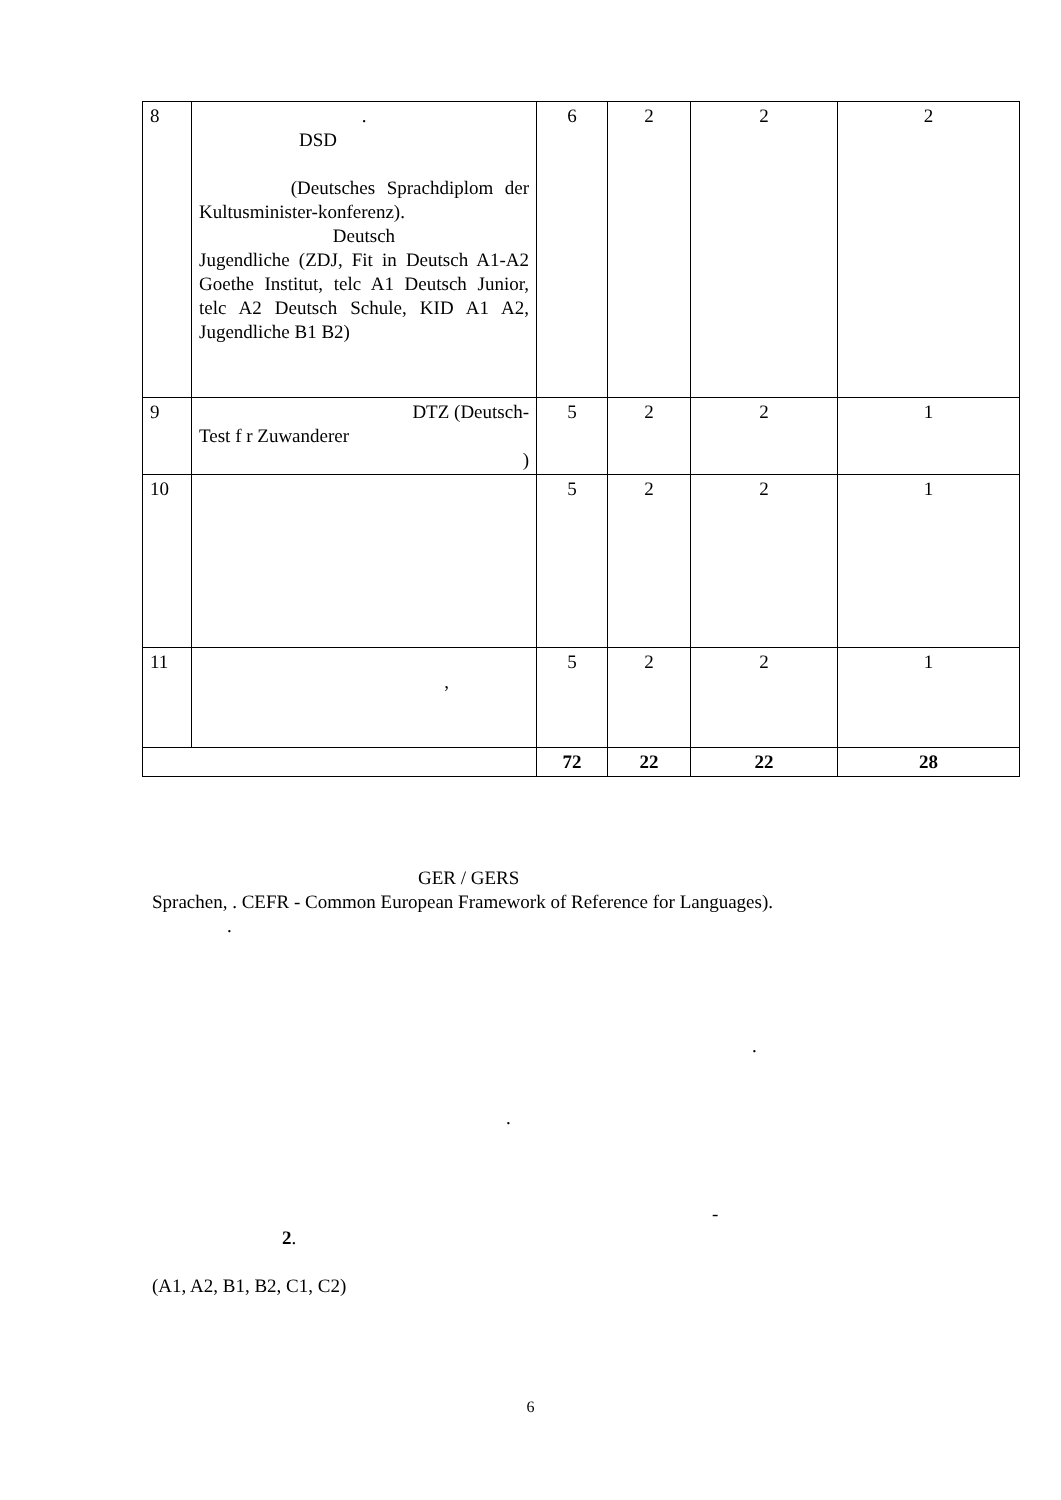| 8 | . DSD (Deutsches Sprachdiplom der Kultusminister-konferenz). Deutsch Jugendliche (ZDJ, Fit in Deutsch A1-A2 Goethe Institut, telc A1 Deutsch Junior, telc A2 Deutsch Schule, KID A1 A2, Jugendliche B1 B2) | 6 | 2 | 2 | 2 |
| 9 | DTZ (Deutsch- Test f r Zuwanderer ) | 5 | 2 | 2 | 1 |
| 10 | | 5 | 2 | 2 | 1 |
| 11 | , | 5 | 2 | 2 | 1 |
| | | 72 | 22 | 22 | 28 |
GER / GERS
Sprachen, . CEFR - Common European Framework of Reference for Languages).
.
.
.
-
2.
(A1, A2, B1, B2, C1, C2)
6